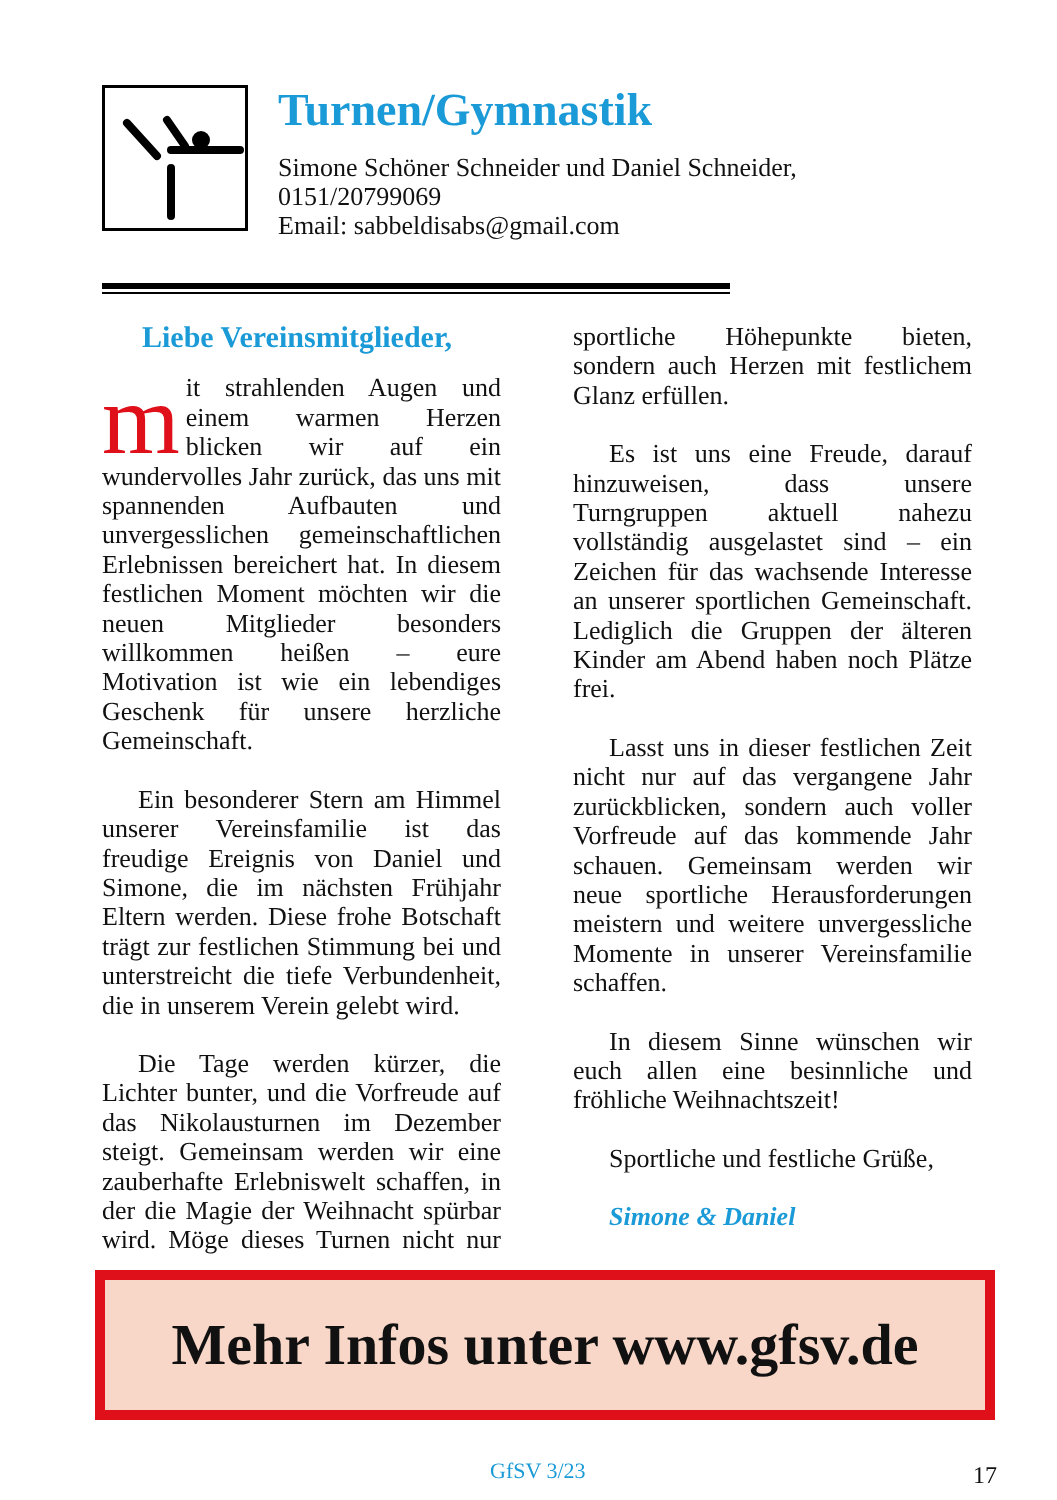Turnen/Gymnastik
Simone Schöner Schneider und Daniel Schneider,
0151/20799069
Email: sabbeldisabs@gmail.com
Liebe Vereinsmitglieder,
mit strahlenden Augen und einem warmen Herzen blicken wir auf ein wundervolles Jahr zurück, das uns mit spannenden Aufbauten und unvergesslichen gemeinschaftlichen Erlebnissen bereichert hat. In diesem festlichen Moment möchten wir die neuen Mitglieder besonders willkommen heißen – eure Motivation ist wie ein lebendiges Geschenk für unsere herzliche Gemeinschaft.
Ein besonderer Stern am Himmel unserer Vereinsfamilie ist das freudige Ereignis von Daniel und Simone, die im nächsten Frühjahr Eltern werden. Diese frohe Botschaft trägt zur festlichen Stimmung bei und unterstreicht die tiefe Verbundenheit, die in unserem Verein gelebt wird.
Die Tage werden kürzer, die Lichter bunter, und die Vorfreude auf das Nikolausturnen im Dezember steigt. Gemeinsam werden wir eine zauberhafte Erlebniswelt schaffen, in der die Magie der Weihnacht spürbar wird. Möge dieses Turnen nicht nur sportliche Höhepunkte bieten, sondern auch Herzen mit festlichem Glanz erfüllen.
Es ist uns eine Freude, darauf hinzuweisen, dass unsere Turngruppen aktuell nahezu vollständig ausgelastet sind – ein Zeichen für das wachsende Interesse an unserer sportlichen Gemeinschaft. Lediglich die Gruppen der älteren Kinder am Abend haben noch Plätze frei.
Lasst uns in dieser festlichen Zeit nicht nur auf das vergangene Jahr zurückblicken, sondern auch voller Vorfreude auf das kommende Jahr schauen. Gemeinsam werden wir neue sportliche Herausforderungen meistern und weitere unvergessliche Momente in unserer Vereinsfamilie schaffen.
In diesem Sinne wünschen wir euch allen eine besinnliche und fröhliche Weihnachtszeit!
Sportliche und festliche Grüße,
Simone & Daniel
Mehr Infos unter www.gfsv.de
GfSV 3/23 17